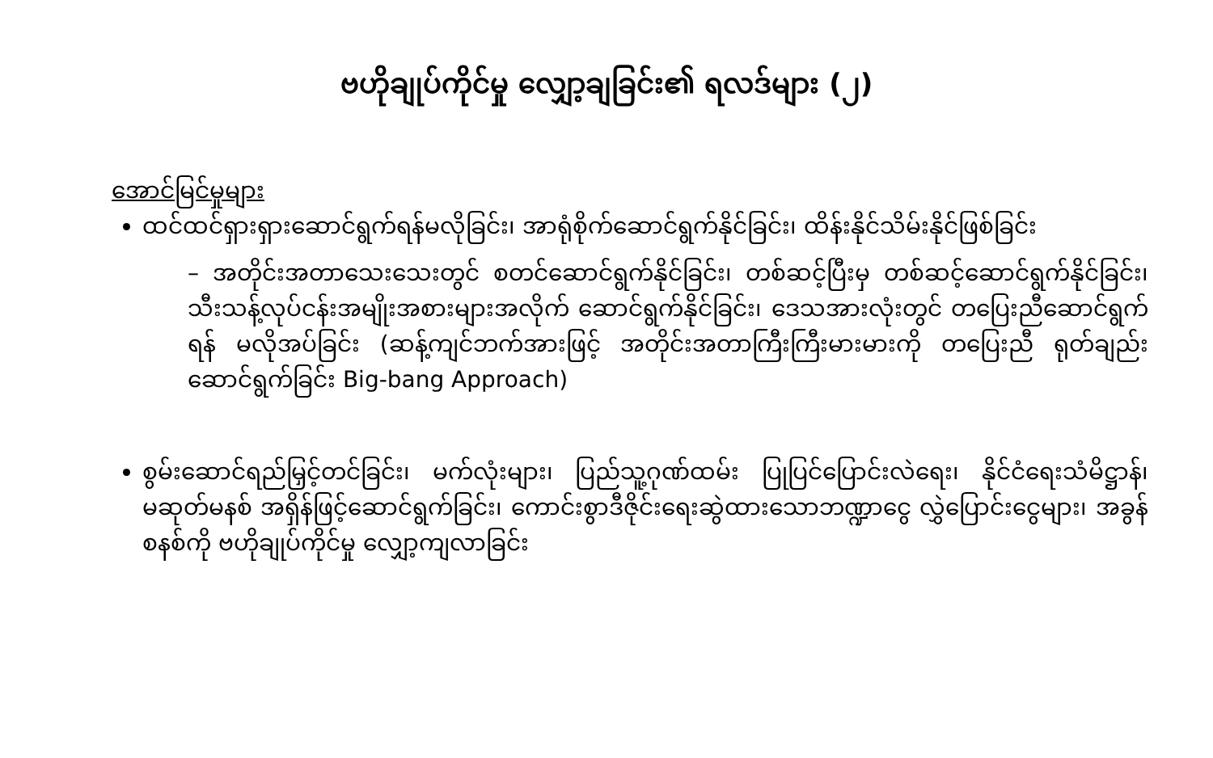ဗဟိုချုပ်ကိုင်မှု လျှော့ချခြင်း၏ ရလဒ်များ (၂)
အောင်မြင်မှုများ
ထင်ထင်ရှားရှားဆောင်ရွက်ရန်မလိုခြင်း၊ အာရုံစိုက်ဆောင်ရွက်နိုင်ခြင်း၊ ထိန်းနိုင်သိမ်းနိုင်ဖြစ်ခြင်း
– အတိုင်းအတာသေးသေးတွင် စတင်ဆောင်ရွက်နိုင်ခြင်း၊ တစ်ဆင့်ပြီးမှ တစ်ဆင့်ဆောင်ရွက်နိုင်ခြင်း၊ သီးသန့်လုပ်ငန်းအမျိုးအစားများအလိုက် ဆောင်ရွက်နိုင်ခြင်း၊ ဒေသအားလုံးတွင် တပြေးညီဆောင်ရွက်ရန် မလိုအပ်ခြင်း (ဆန့်ကျင်ဘက်အားဖြင့် အတိုင်းအတာကြီးကြီးမားမားကို တပြေးညီ ရုတ်ချည်းဆောင်ရွက်ခြင်း Big-bang Approach)
စွမ်းဆောင်ရည်မြှင့်တင်ခြင်း၊ မက်လုံးများ၊ ပြည်သူ့ဂုဏ်ထမ်း ပြုပြင်ပြောင်းလဲရေး၊ နိုင်ငံရေးသံမိဋ္ဌာန်၊ မဆုတ်မနစ် အရှိန်ဖြင့်ဆောင်ရွက်ခြင်း၊ ကောင်းစွာဒီဇိုင်းရေးဆွဲထားသောဘဏ္ဍာငွေ လွှဲပြောင်းငွေများ၊ အခွန်စနစ်ကို ဗဟိုချုပ်ကိုင်မှု လျှော့ကျလာခြင်း